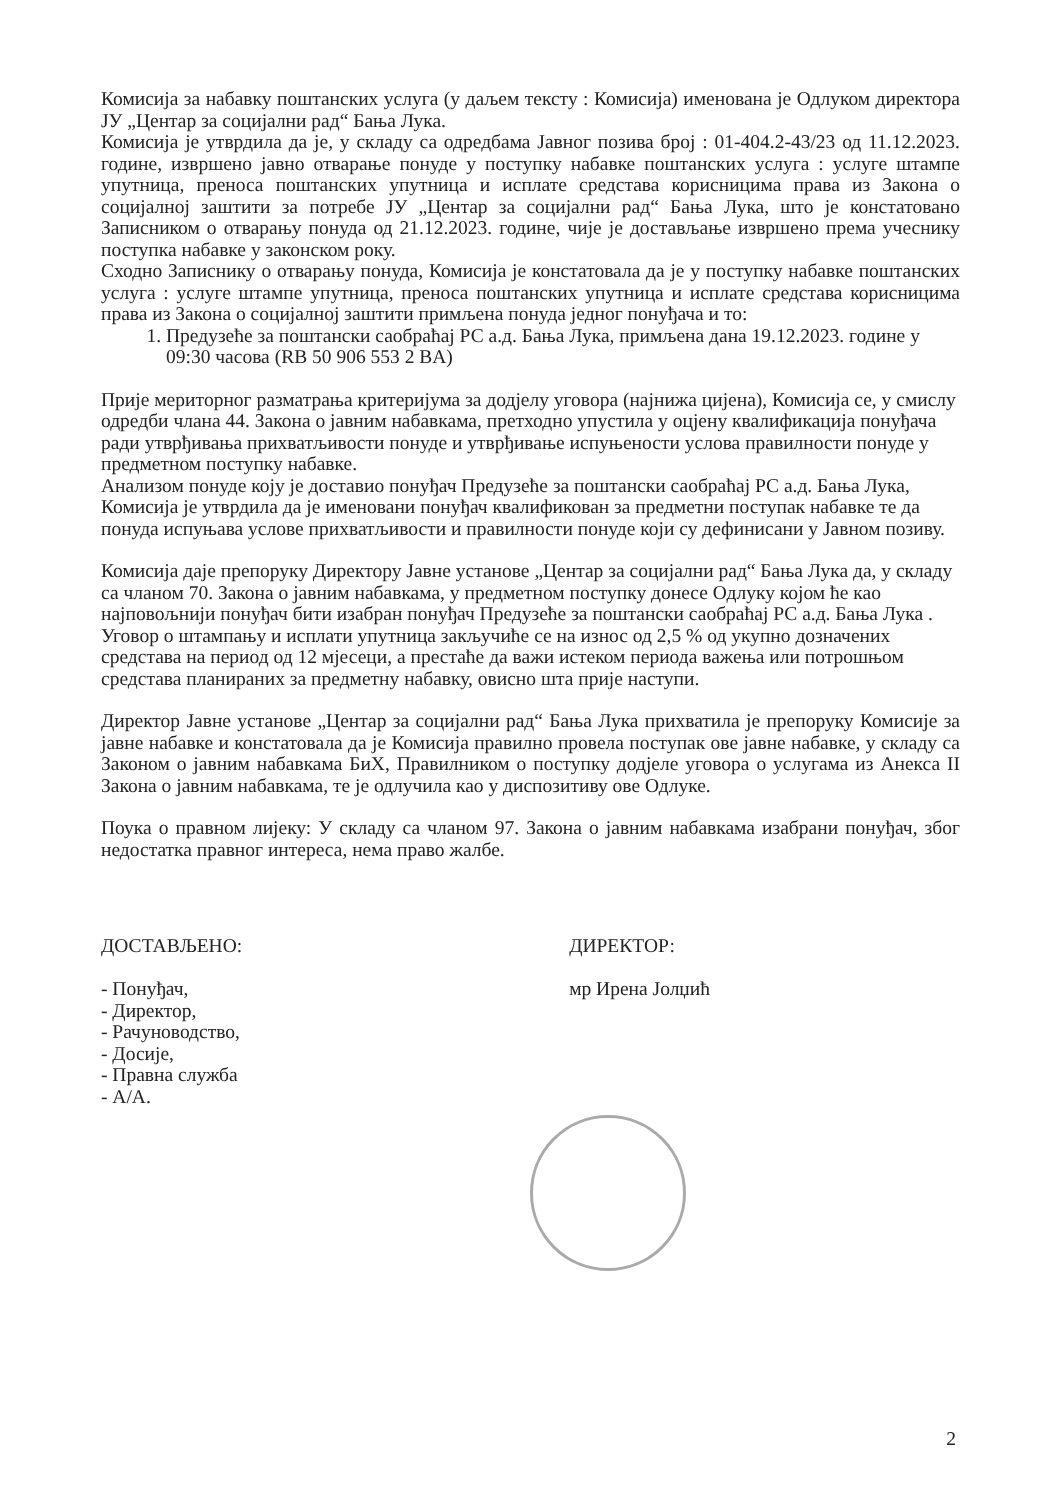Комисија за набавку поштанских услуга (у даљем тексту : Комисија) именована је Одлуком директора ЈУ „Центар за социјални рад“ Бања Лука.
Комисија је утврдила да је, у складу са одредбама Јавног позива број : 01-404.2-43/23 од 11.12.2023. године, извршено јавно отварање понуде у поступку набавке поштанских услуга : услуге штампе упутница, преноса поштанских упутница и исплате средстава корисницима права из Закона о социјалној заштити за потребе ЈУ „Центар за социјални рад“ Бања Лука, што је констатовано Записником о отварању понуда од 21.12.2023. године, чије је достављање извршено према учеснику поступка набавке у законском року.
Сходно Записнику о отварању понуда, Комисија је констатовала да је у поступку набавке поштанских услуга : услуге штампе упутница, преноса поштанских упутница и исплате средстава корисницима права из Закона о социјалној заштити примљена понуда једног понуђача и то:
1. Предузеће за поштански саобраћај РС а.д. Бања Лука, примљена дана 19.12.2023. године у 09:30 часова (RB 50 906 553 2 BA)
Прије меритoрног разматрања критеријума за додјелу уговора (најнижа цијена), Комисија се, у смислу одредби члана 44. Закона о јавним набавкама, претходно упустила у оцјену квалификација понуђача ради утврђивања прихватљивости понуде и утврђивање испуњености услова правилности понуде у предметном поступку набавке.
Анализом понуде коју је доставио понуђач Предузеће за поштански саобраћај РС а.д. Бања Лука, Комисија је утврдила да је именовани понуђач квалификован за предметни поступак набавке те да понуда испуњава услове прихватљивости и правилности понуде који су дефинисани у Јавном позиву.
Комисија даје препоруку Директору Јавне установе „Центар за социјални рад“ Бања Лука да, у складу са чланом 70. Закона о јавним набавкама, у предметном поступку донесе Одлуку којом ће као најповољнији понуђач бити изабран понуђач Предузеће за поштански саобраћај РС а.д. Бања Лука .
Уговор о штампању и исплати упутница закључиће се на износ од 2,5 % од укупно дозначених средстава на период од 12 мјесеци, а престаће да важи истеком периода важења или потрошњом средстава планираних за предметну набавку, овисно шта прије наступи.
Директор Јавне установе „Центар за социјални рад“ Бања Лука прихватила је препоруку Комисије за јавне набавке и констатовала да је Комисија правилно провела поступак ове јавне набавке, у складу са Законом о јавним набавкама БиХ, Правилником о поступку додјеле уговора о услугама из Анекса II Закона о јавним набавкама, те је одлучила као у диспозитиву ове Одлуке.
Поука о правном лијеку: У складу са чланом 97. Закона о јавним набавкама изабрани понуђач, због недостатка правног интереса, нема право жалбе.
ДОСТАВЉЕНО:
- Понуђач,
- Директор,
- Рачуноводство,
- Досије,
- Правна служба
- А/А.
ДИРЕКТОР:
мр Ирена Јолџић
2